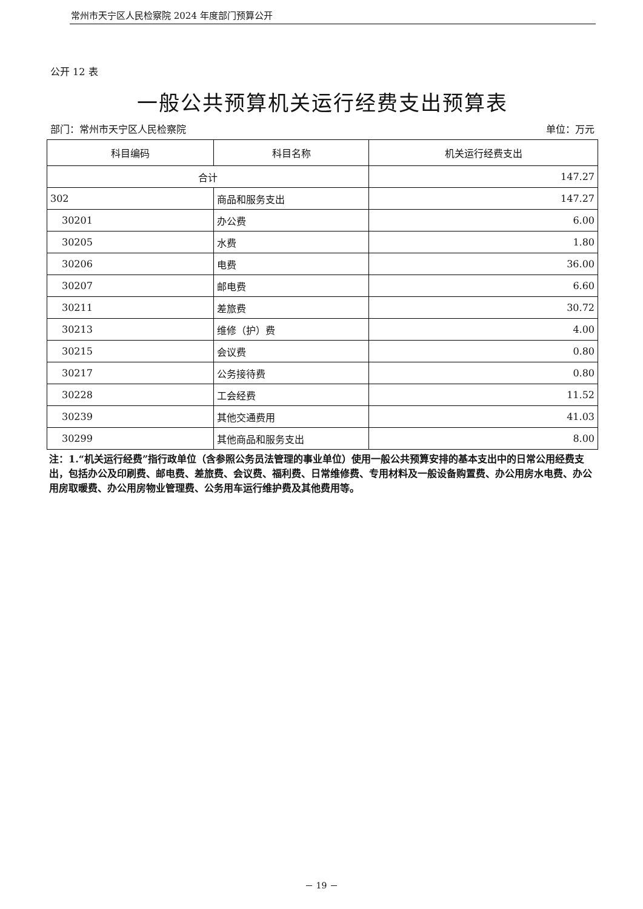常州市天宁区人民检察院 2024 年度部门预算公开
公开 12 表
一般公共预算机关运行经费支出预算表
部门：常州市天宁区人民检察院 单位：万元
| 科目编码 | 科目名称 | 机关运行经费支出 |
| --- | --- | --- |
| 合计 | | 147.27 |
| 302 | 商品和服务支出 | 147.27 |
| 30201 | 办公费 | 6.00 |
| 30205 | 水费 | 1.80 |
| 30206 | 电费 | 36.00 |
| 30207 | 邮电费 | 6.60 |
| 30211 | 差旅费 | 30.72 |
| 30213 | 维修（护）费 | 4.00 |
| 30215 | 会议费 | 0.80 |
| 30217 | 公务接待费 | 0.80 |
| 30228 | 工会经费 | 11.52 |
| 30239 | 其他交通费用 | 41.03 |
| 30299 | 其他商品和服务支出 | 8.00 |
注：1.“机关运行经费”指行政单位（含参照公务员法管理的事业单位）使用一般公共预算安排的基本支出中的日常公用经费支出，包括办公及印刷费、邮电费、差旅费、会议费、福利费、日常维修费、专用材料及一般设备购置费、办公用房水电费、办公用房取暖费、办公用房物业管理费、公务用车运行维护费及其他费用等。
－ 19 －